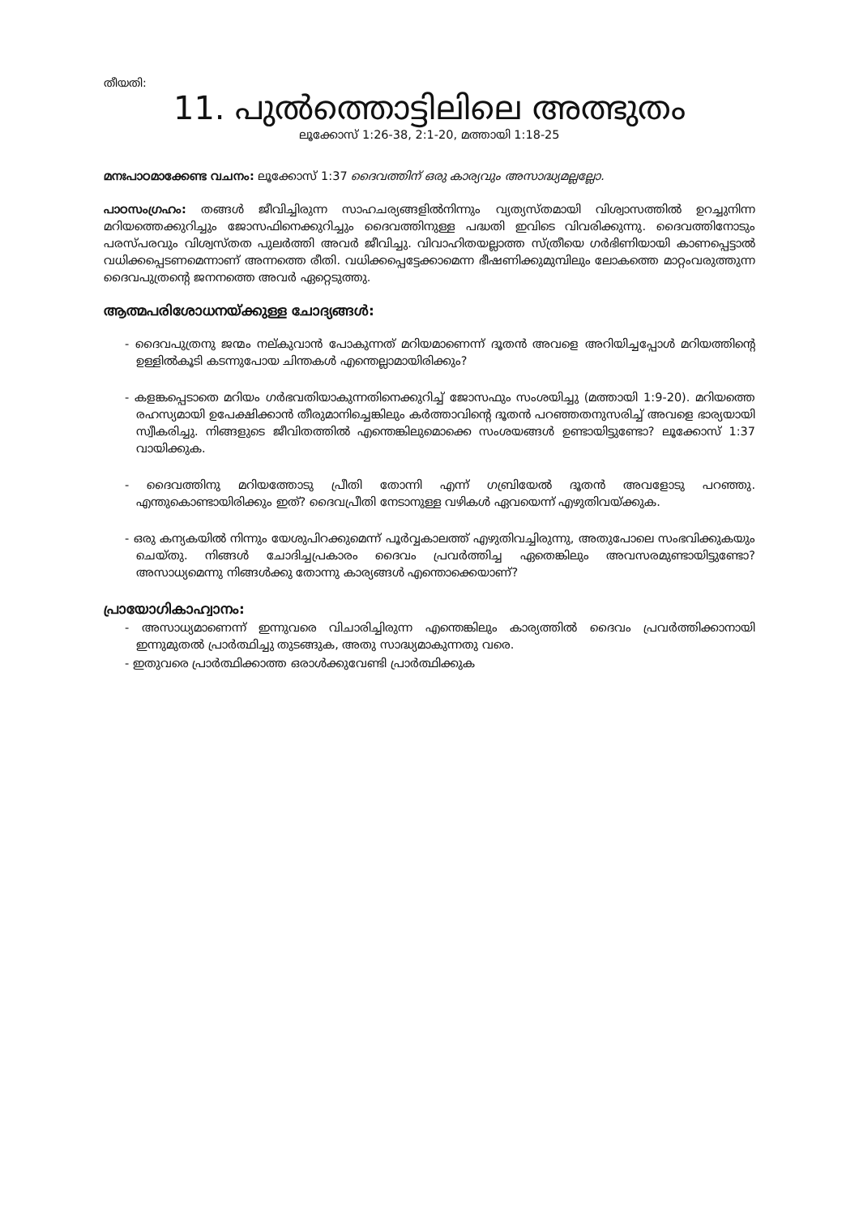തീയതി:
11. പുൽത്തൊട്ടിലിലെ അത്ഭുതം
ലൂക്കോസ് 1:26-38, 2:1-20, മത്തായി 1:18-25
മനഃപാഠമാക്കേണ്ട വചനം: ലൂക്കോസ് 1:37 ദൈവത്തിന് ഒരു കാര്യവും അസാദ്ധ്യമല്ലല്ലോ.
പാഠസംഗ്രഹം: തങ്ങൾ ജീവിച്ചിരുന്ന സാഹചര്യങ്ങളിൽനിന്നും വ്യത്യസ്തമായി വിശ്വാസത്തിൽ ഉറച്ചുനിന്ന മറിയത്തെക്കുറിച്ചും ജോസഫിനെക്കുറിച്ചും ദൈവത്തിനുള്ള പദ്ധതി ഇവിടെ വിവരിക്കുന്നു. ദൈവത്തിനോടും പരസ്പരവും വിശ്വസ്തത പുലർത്തി അവർ ജീവിച്ചു. വിവാഹിതയല്ലാത്ത സ്ത്രീയെ ഗർഭിണിയായി കാണപ്പെട്ടാൽ വധിക്കപ്പെടണമെന്നാണ് അന്നത്തെ രീതി. വധിക്കപ്പെട്ടേക്കാമെന്ന ഭീഷണിക്കുമുമ്പിലും ലോകത്തെ മാറ്റംവരുത്തുന്ന ദൈവപുത്രന്റെ ജനനത്തെ അവർ ഏറ്റെടുത്തു.
ആത്മപരിശോധനയ്ക്കുള്ള ചോദ്യങ്ങൾ:
- ദൈവപുത്രനു ജന്മം നല്കുവാൻ പോകുന്നത് മറിയമാണെന്ന് ദൂതൻ അവളെ അറിയിച്ചപ്പോൾ മറിയത്തിന്റെ ഉള്ളിൽകൂടി കടന്നുപോയ ചിന്തകൾ എന്തെല്ലാമായിരിക്കും?
- കളങ്കപ്പെടാതെ മറിയം ഗർഭവതിയാകുന്നതിനെക്കുറിച്ച് ജോസഫും സംശയിച്ചു (മത്തായി 1:9-20). മറിയത്തെ രഹസ്യമായി ഉപേക്ഷിക്കാൻ തീരുമാനിച്ചെങ്കിലും കർത്താവിന്റെ ദൂതൻ പറഞ്ഞതനുസരിച്ച് അവളെ ഭാര്യയായി സ്വീകരിച്ചു. നിങ്ങളുടെ ജീവിതത്തിൽ എന്തെങ്കിലുമൊക്കെ സംശയങ്ങൾ ഉണ്ടായിട്ടുണ്ടോ? ലൂക്കോസ് 1:37 വായിക്കുക.
- ദൈവത്തിനു മറിയത്തോടു പ്രീതി തോന്നി എന്ന് ഗബ്രിയേൽ ദൂതൻ അവളോടു പറഞ്ഞു. എന്തുകൊണ്ടായിരിക്കും ഇത്? ദൈവപ്രീതി നേടാനുള്ള വഴികൾ ഏവയെന്ന് എഴുതിവയ്ക്കുക.
- ഒരു കന്യകയിൽ നിന്നും യേശുപിറക്കുമെന്ന് പൂർവ്വകാലത്ത് എഴുതിവച്ചിരുന്നു, അതുപോലെ സംഭവിക്കുകയും ചെയ്തു. നിങ്ങൾ ചോദിച്ചപ്രകാരം ദൈവം പ്രവർത്തിച്ച ഏതെങ്കിലും അവസരമുണ്ടായിട്ടുണ്ടോ? അസാധ്യമെന്നു നിങ്ങൾക്കു തോന്നു കാര്യങ്ങൾ എന്തൊക്കെയാണ്?
പ്രായോഗികാഹ്വാനം:
- അസാധ്യമാണെന്ന് ഇന്നുവരെ വിചാരിച്ചിരുന്ന എന്തെങ്കിലും കാര്യത്തിൽ ദൈവം പ്രവർത്തിക്കാനായി ഇന്നുമുതൽ പ്രാർത്ഥിച്ചു തുടങ്ങുക, അതു സാദ്ധ്യമാകുന്നതു വരെ.
- ഇതുവരെ പ്രാർത്ഥിക്കാത്ത ഒരാൾക്കുവേണ്ടി പ്രാർത്ഥിക്കുക